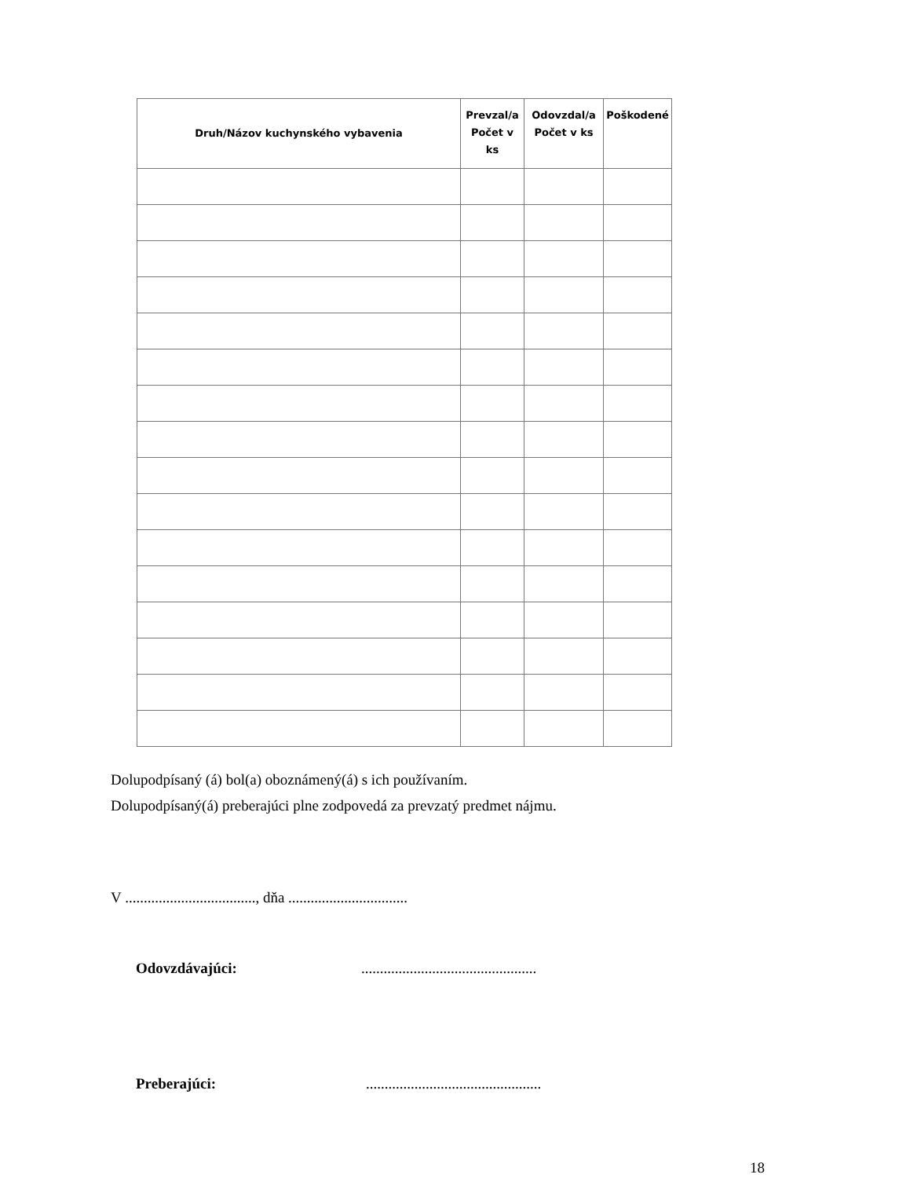| Druh/Názov kuchynského vybavenia | Prevzal/a Počet v ks | Odovzdal/a Počet v ks | Poškodené |
| --- | --- | --- | --- |
Dolupodpísaný (á) bol(a) oboznámený(á) s ich používaním.
Dolupodpísaný(á) preberajúci plne zodpovedá za prevzatý predmet nájmu.
V ..................................., dňa ................................
Odovzdávajúci: ...............................................
Preberajúci: ...............................................
18